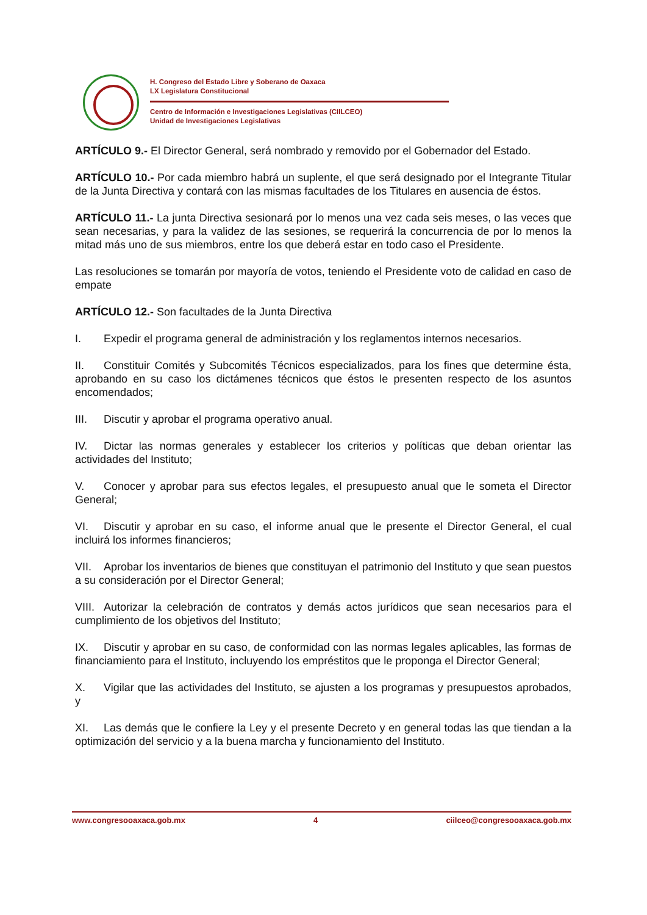H. Congreso del Estado Libre y Soberano de Oaxaca
LX Legislatura Constitucional
Centro de Información e Investigaciones Legislativas (CIILCEO)
Unidad de Investigaciones Legislativas
ARTÍCULO 9.- El Director General, será nombrado y removido por el Gobernador del Estado.
ARTÍCULO 10.- Por cada miembro habrá un suplente, el que será designado por el Integrante Titular de la Junta Directiva y contará con las mismas facultades de los Titulares en ausencia de éstos.
ARTÍCULO 11.- La junta Directiva sesionará por lo menos una vez cada seis meses, o las veces que sean necesarias, y para la validez de las sesiones, se requerirá la concurrencia de por lo menos la mitad más uno de sus miembros, entre los que deberá estar en todo caso el Presidente.
Las resoluciones se tomarán por mayoría de votos, teniendo el Presidente voto de calidad en caso de empate
ARTÍCULO 12.- Son facultades de la Junta Directiva
I. Expedir el programa general de administración y los reglamentos internos necesarios.
II. Constituir Comités y Subcomités Técnicos especializados, para los fines que determine ésta, aprobando en su caso los dictámenes técnicos que éstos le presenten respecto de los asuntos encomendados;
III. Discutir y aprobar el programa operativo anual.
IV. Dictar las normas generales y establecer los criterios y políticas que deban orientar las actividades del Instituto;
V. Conocer y aprobar para sus efectos legales, el presupuesto anual que le someta el Director General;
VI. Discutir y aprobar en su caso, el informe anual que le presente el Director General, el cual incluirá los informes financieros;
VII. Aprobar los inventarios de bienes que constituyan el patrimonio del Instituto y que sean puestos a su consideración por el Director General;
VIII. Autorizar la celebración de contratos y demás actos jurídicos que sean necesarios para el cumplimiento de los objetivos del Instituto;
IX. Discutir y aprobar en su caso, de conformidad con las normas legales aplicables, las formas de financiamiento para el Instituto, incluyendo los empréstitos que le proponga el Director General;
X. Vigilar que las actividades del Instituto, se ajusten a los programas y presupuestos aprobados, y
XI. Las demás que le confiere la Ley y el presente Decreto y en general todas las que tiendan a la optimización del servicio y a la buena marcha y funcionamiento del Instituto.
www.congresooaxaca.gob.mx 4 ciilceo@congresooaxaca.gob.mx